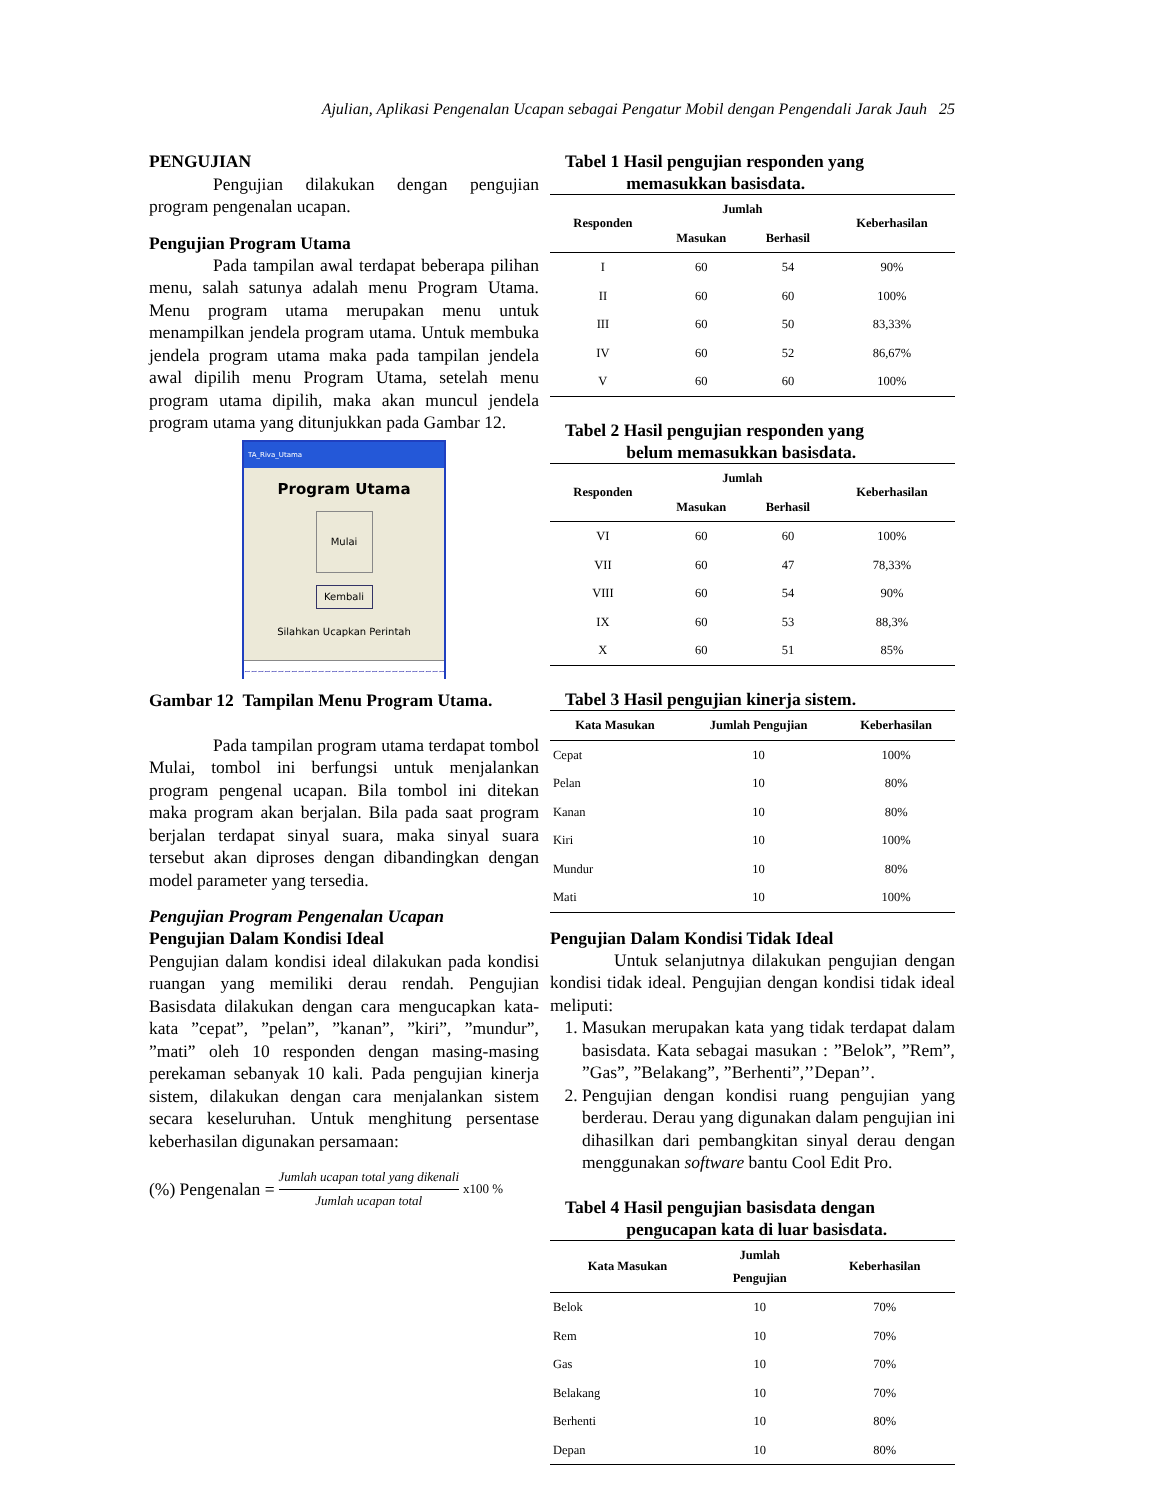Ajulian, Aplikasi Pengenalan Ucapan sebagai Pengatur Mobil dengan Pengendali Jarak Jauh 25
PENGUJIAN
Pengujian dilakukan dengan pengujian program pengenalan ucapan.
Pengujian Program Utama
Pada tampilan awal terdapat beberapa pilihan menu, salah satunya adalah menu Program Utama. Menu program utama merupakan menu untuk menampilkan jendela program utama. Untuk membuka jendela program utama maka pada tampilan jendela awal dipilih menu Program Utama, setelah menu program utama dipilih, maka akan muncul jendela program utama yang ditunjukkan pada Gambar 12.
TA_Riva_Utama
Program Utama
Mulai
Kembali
Silahkan Ucapkan Perintah
~~~~~~~~~~~~~~~~~~~~~~~~~~~~~~~~~~~~~~~
Gambar 12 Tampilan Menu Program Utama.
Pada tampilan program utama terdapat tombol Mulai, tombol ini berfungsi untuk menjalankan program pengenal ucapan. Bila tombol ini ditekan maka program akan berjalan. Bila pada saat program berjalan terdapat sinyal suara, maka sinyal suara tersebut akan diproses dengan dibandingkan dengan model parameter yang tersedia.
Pengujian Program Pengenalan Ucapan
Pengujian Dalam Kondisi Ideal
Pengujian dalam kondisi ideal dilakukan pada kondisi ruangan yang memiliki derau rendah. Pengujian Basisdata dilakukan dengan cara mengucapkan kata-kata ”cepat”, ”pelan”, ”kanan”, ”kiri”, ”mundur”, ”mati” oleh 10 responden dengan masing-masing perekaman sebanyak 10 kali. Pada pengujian kinerja sistem, dilakukan dengan cara menjalankan sistem secara keseluruhan. Untuk menghitung persentase keberhasilan digunakan persamaan:
(%) Pengenalan = Jumlah ucapan total yang dikenali Jumlah ucapan total x100 %
Tabel 1 Hasil pengujian responden yang
memasukkan basisdata.
| Responden | Jumlah | | Keberhasilan |
| --- | --- | --- | --- |
| | Masukan | Berhasil | |
| I | 60 | 54 | 90% |
| II | 60 | 60 | 100% |
| III | 60 | 50 | 83,33% |
| IV | 60 | 52 | 86,67% |
| V | 60 | 60 | 100% |
Tabel 2 Hasil pengujian responden yang
belum memasukkan basisdata.
| Responden | Jumlah | | Keberhasilan |
| --- | --- | --- | --- |
| | Masukan | Berhasil | |
| VI | 60 | 60 | 100% |
| VII | 60 | 47 | 78,33% |
| VIII | 60 | 54 | 90% |
| IX | 60 | 53 | 88,3% |
| X | 60 | 51 | 85% |
Tabel 3 Hasil pengujian kinerja sistem.
| Kata Masukan | Jumlah Pengujian | Keberhasilan |
| --- | --- | --- |
| Cepat | 10 | 100% |
| Pelan | 10 | 80% |
| Kanan | 10 | 80% |
| Kiri | 10 | 100% |
| Mundur | 10 | 80% |
| Mati | 10 | 100% |
Pengujian Dalam Kondisi Tidak Ideal
Untuk selanjutnya dilakukan pengujian dengan kondisi tidak ideal. Pengujian dengan kondisi tidak ideal meliputi:
1. Masukan merupakan kata yang tidak terdapat dalam basisdata. Kata sebagai masukan : ”Belok”, ”Rem”, ”Gas”, ”Belakang”, ”Berhenti”,’’Depan’’.
2. Pengujian dengan kondisi ruang pengujian yang berderau. Derau yang digunakan dalam pengujian ini dihasilkan dari pembangkitan sinyal derau dengan menggunakan software bantu Cool Edit Pro.
Tabel 4 Hasil pengujian basisdata dengan
pengucapan kata di luar basisdata.
| Kata Masukan | Jumlah Pengujian | Keberhasilan |
| --- | --- | --- |
| Belok | 10 | 70% |
| Rem | 10 | 70% |
| Gas | 10 | 70% |
| Belakang | 10 | 70% |
| Berhenti | 10 | 80% |
| Depan | 10 | 80% |